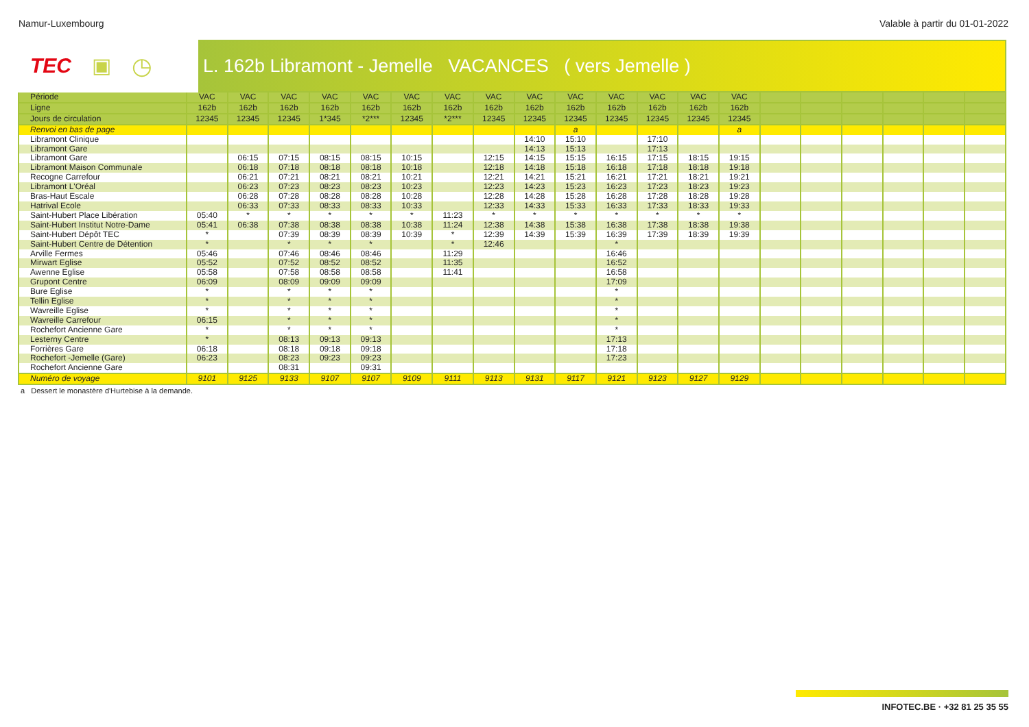Namur-Luxembourg Valable à partir du 01-01-2022
TEC ▣ ◷
L. 162b Libramont - Jemelle VACANCES ( vers Jemelle )
| Période | VAC | VAC | VAC | VAC | VAC | VAC | VAC | VAC | VAC | VAC | VAC | VAC | VAC | VAC | | | | | | |
| --- | --- | --- | --- | --- | --- | --- | --- | --- | --- | --- | --- | --- | --- | --- | --- | --- | --- | --- | --- | --- |
| Ligne | 162b | 162b | 162b | 162b | 162b | 162b | 162b | 162b | 162b | 162b | 162b | 162b | 162b | 162b | | | | | | |
| Jours de circulation | 12345 | 12345 | 12345 | 1*345 | *2*** | 12345 | *2*** | 12345 | 12345 | 12345 | 12345 | 12345 | 12345 | 12345 | | | | | | |
| Renvoi en bas de page | | | | | | | | | | a | | | | a | | | | | | |
| Libramont Clinique | | | | | | | | | 14:10 | 15:10 | | 17:10 | | | | | | | | |
| Libramont Gare | | | | | | | | | 14:13 | 15:13 | | 17:13 | | | | | | | | |
| Libramont Gare | | 06:15 | 07:15 | 08:15 | 08:15 | 10:15 | | 12:15 | 14:15 | 15:15 | 16:15 | 17:15 | 18:15 | 19:15 | | | | | | |
| Libramont Maison Communale | | 06:18 | 07:18 | 08:18 | 08:18 | 10:18 | | 12:18 | 14:18 | 15:18 | 16:18 | 17:18 | 18:18 | 19:18 | | | | | | |
| Recogne Carrefour | | 06:21 | 07:21 | 08:21 | 08:21 | 10:21 | | 12:21 | 14:21 | 15:21 | 16:21 | 17:21 | 18:21 | 19:21 | | | | | | |
| Libramont L'Oréal | | 06:23 | 07:23 | 08:23 | 08:23 | 10:23 | | 12:23 | 14:23 | 15:23 | 16:23 | 17:23 | 18:23 | 19:23 | | | | | | |
| Bras-Haut Escale | | 06:28 | 07:28 | 08:28 | 08:28 | 10:28 | | 12:28 | 14:28 | 15:28 | 16:28 | 17:28 | 18:28 | 19:28 | | | | | | |
| Hatrival Ecole | | 06:33 | 07:33 | 08:33 | 08:33 | 10:33 | | 12:33 | 14:33 | 15:33 | 16:33 | 17:33 | 18:33 | 19:33 | | | | | | |
| Saint-Hubert Place Libération | 05:40 | * | * | * | * | * | 11:23 | * | * | * | * | * | * | * | | | | | | |
| Saint-Hubert Institut Notre-Dame | 05:41 | 06:38 | 07:38 | 08:38 | 08:38 | 10:38 | 11:24 | 12:38 | 14:38 | 15:38 | 16:38 | 17:38 | 18:38 | 19:38 | | | | | | |
| Saint-Hubert Dépôt TEC | * | | 07:39 | 08:39 | 08:39 | 10:39 | * | 12:39 | 14:39 | 15:39 | 16:39 | 17:39 | 18:39 | 19:39 | | | | | | |
| Saint-Hubert Centre de Détention | * | | * | * | * | | * | 12:46 | | | * | | | | | | | | | |
| Arville Fermes | 05:46 | | 07:46 | 08:46 | 08:46 | | 11:29 | | | | 16:46 | | | | | | | | | |
| Mirwart Eglise | 05:52 | | 07:52 | 08:52 | 08:52 | | 11:35 | | | | 16:52 | | | | | | | | | |
| Awenne Eglise | 05:58 | | 07:58 | 08:58 | 08:58 | | 11:41 | | | | 16:58 | | | | | | | | | |
| Grupont Centre | 06:09 | | 08:09 | 09:09 | 09:09 | | | | | | 17:09 | | | | | | | | | |
| Bure Eglise | * | | * | * | * | | | | | | * | | | | | | | | | |
| Tellin Eglise | * | | * | * | * | | | | | | * | | | | | | | | | |
| Wavreille Eglise | * | | * | * | * | | | | | | * | | | | | | | | | |
| Wavreille Carrefour | 06:15 | | * | * | * | | | | | | * | | | | | | | | | |
| Rochefort Ancienne Gare | * | | * | * | * | | | | | | * | | | | | | | | | |
| Lesterny Centre | * | | 08:13 | 09:13 | 09:13 | | | | | | 17:13 | | | | | | | | | |
| Forrières Gare | 06:18 | | 08:18 | 09:18 | 09:18 | | | | | | 17:18 | | | | | | | | | |
| Rochefort -Jemelle (Gare) | 06:23 | | 08:23 | 09:23 | 09:23 | | | | | | 17:23 | | | | | | | | | |
| Rochefort Ancienne Gare | | | 08:31 | | 09:31 | | | | | | | | | | | | | | | |
| Numéro de voyage | 9101 | 9125 | 9133 | 9107 | 9107 | 9109 | 9111 | 9113 | 9131 | 9117 | 9121 | 9123 | 9127 | 9129 | | | | | | |
a Dessert le monastère d'Hurtebise à la demande.
INFOTEC.BE · +32 81 25 35 55